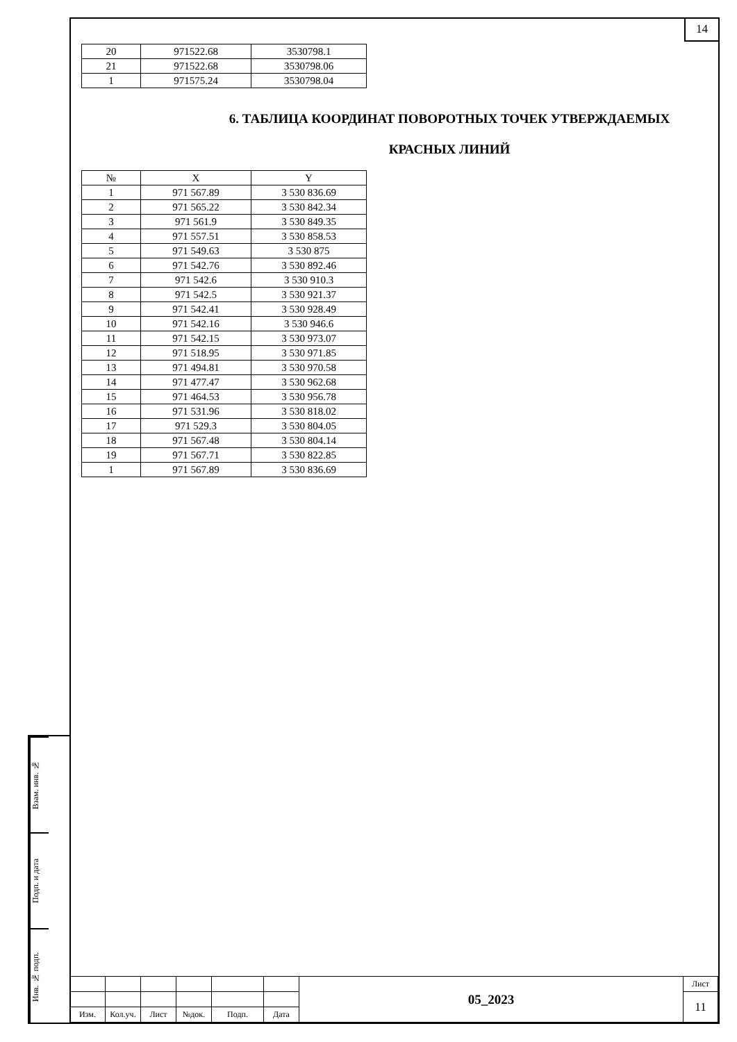14
| 20 | 971522.68 | 3530798.1 |
| 21 | 971522.68 | 3530798.06 |
| 1 | 971575.24 | 3530798.04 |
6. ТАБЛИЦА КООРДИНАТ ПОВОРОТНЫХ ТОЧЕК УТВЕРЖДАЕМЫХ
КРАСНЫХ ЛИНИЙ
| № | X | Y |
| --- | --- | --- |
| 1 | 971 567.89 | 3 530 836.69 |
| 2 | 971 565.22 | 3 530 842.34 |
| 3 | 971 561.9 | 3 530 849.35 |
| 4 | 971 557.51 | 3 530 858.53 |
| 5 | 971 549.63 | 3 530 875 |
| 6 | 971 542.76 | 3 530 892.46 |
| 7 | 971 542.6 | 3 530 910.3 |
| 8 | 971 542.5 | 3 530 921.37 |
| 9 | 971 542.41 | 3 530 928.49 |
| 10 | 971 542.16 | 3 530 946.6 |
| 11 | 971 542.15 | 3 530 973.07 |
| 12 | 971 518.95 | 3 530 971.85 |
| 13 | 971 494.81 | 3 530 970.58 |
| 14 | 971 477.47 | 3 530 962.68 |
| 15 | 971 464.53 | 3 530 956.78 |
| 16 | 971 531.96 | 3 530 818.02 |
| 17 | 971 529.3 | 3 530 804.05 |
| 18 | 971 567.48 | 3 530 804.14 |
| 19 | 971 567.71 | 3 530 822.85 |
| 1 | 971 567.89 | 3 530 836.69 |
Взам. инв. №
Подп. и дата
Инв. № подп.
| | | | | | | 05_2023 | Лист |
| | | | | | | | 11 |
| Изм. | Кол.уч. | Лист | №док. | Подп. | Дата | | |